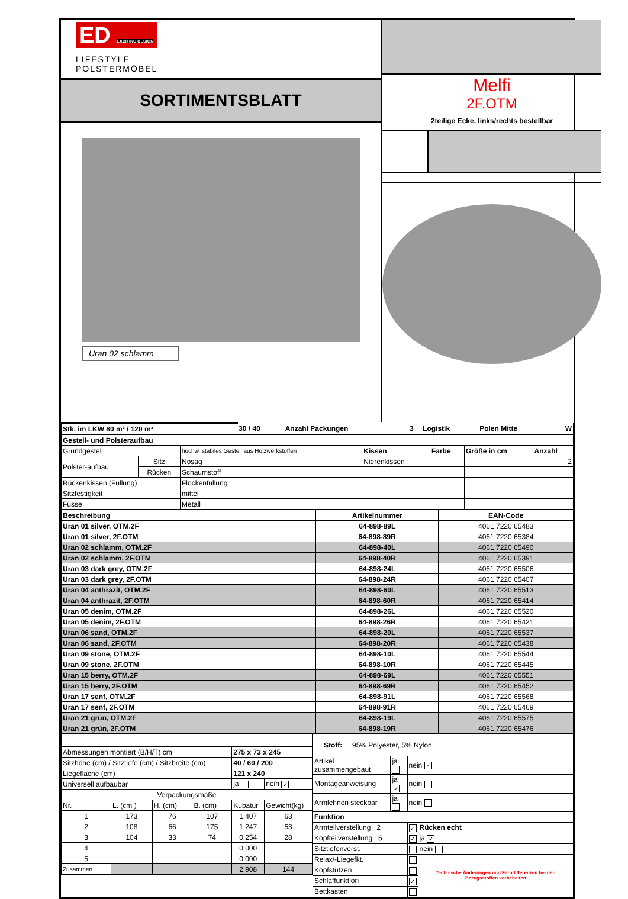ED EXCITING DESIGN
LIFESTYLE POLSTERMÖBEL
SORTIMENTSBLATT
Uran 02 schlamm
Melfi
2F.OTM
2teilige Ecke, links/rechts bestellbar
| Stk. im LKW 80 m³ / 120 m³ | 30 / 40 | Anzahl Packungen | 3 | Logistik | Polen Mitte | W |
| Gestell- und Polsteraufbau | | | | | | |
| Grundgestell | | hochw. stabiles Gestell aus Holzwerkstoffen | Kissen | Farbe | Größe in cm | Anzahl |
| Polster-aufbau | Sitz | Nosag | Nierenkissen | | | 2 |
| | Rücken | Schaumstoff | | | | |
| Rückenkissen (Füllung) | | Flockenfüllung | | | | |
| Sitzfestigkeit | | mittel | | | | |
| Füsse | | Metall | | | | |
| Beschreibung | Artikelnummer | EAN-Code |
| --- | --- | --- |
| Uran 01 silver, OTM.2F | 64-898-89L | 4061 7220 65483 |
| Uran 01 silver, 2F.OTM | 64-898-89R | 4061 7220 65384 |
| Uran 02 schlamm, OTM.2F | 64-898-40L | 4061 7220 65490 |
| Uran 02 schlamm, 2F.OTM | 64-898-40R | 4061 7220 65391 |
| Uran 03 dark grey, OTM.2F | 64-898-24L | 4061 7220 65506 |
| Uran 03 dark grey, 2F.OTM | 64-898-24R | 4061 7220 65407 |
| Uran 04 anthrazit, OTM.2F | 64-898-60L | 4061 7220 65513 |
| Uran 04 anthrazit, 2F.OTM | 64-898-60R | 4061 7220 65414 |
| Uran 05 denim, OTM.2F | 64-898-26L | 4061 7220 65520 |
| Uran 05 denim, 2F.OTM | 64-898-26R | 4061 7220 65421 |
| Uran 06 sand, OTM.2F | 64-898-20L | 4061 7220 65537 |
| Uran 06 sand, 2F.OTM | 64-898-20R | 4061 7220 65438 |
| Uran 09 stone, OTM.2F | 64-898-10L | 4061 7220 65544 |
| Uran 09 stone, 2F.OTM | 64-898-10R | 4061 7220 65445 |
| Uran 15 berry, OTM.2F | 64-898-69L | 4061 7220 65551 |
| Uran 15 berry, 2F.OTM | 64-898-69R | 4061 7220 65452 |
| Uran 17 senf, OTM.2F | 64-898-91L | 4061 7220 65568 |
| Uran 17 senf, 2F.OTM | 64-898-91R | 4061 7220 65469 |
| Uran 21 grün, OTM.2F | 64-898-19L | 4061 7220 65575 |
| Uran 21 grün, 2F.OTM | 64-898-19R | 4061 7220 65476 |
| Abmessungen montiert (B/H/T) cm | | | | 275 x 73 x 245 | |
| Sitzhöhe (cm) / Sitztiefe (cm) / Sitzbreite (cm) | | | | 40 / 60 / 200 | |
| Liegefläche (cm) | | | | 121 x 240 | |
| Universell aufbaubar | | | | ja | nein ✓ |
| Verpackungsmaße | | | | | |
| Nr. | L. (cm ) | H. (cm) | B. (cm) | Kubatur | Gewicht(kg) |
| 1 | 173 | 76 | 107 | 1,407 | 63 |
| 2 | 108 | 66 | 175 | 1,247 | 53 |
| 3 | 104 | 33 | 74 | 0,254 | 28 |
| 4 | | | | 0,000 | |
| 5 | | | | 0,000 | |
| Zusammen | | | | 2,908 | 144 |
| Stoff: 95% Polyester, 5% Nylon | | | |
| Artikel zusammengebaut | ja | nein ✓ | |
| Montageanweisung | ja ✓ | nein | |
| Armlehnen steckbar | ja | nein | |
| Funktion | | | |
| Armteilverstellung 2 | | ✓ | Rücken echt |
| Kopfteilverstellung 5 | | ✓ | ja ✓ |
| Sitztiefenverst. | | | nein |
| Relax/-Liegefkt. | | | Technische Änderungen und Farbdifferenzen bei den Bezugsstoffen vorbehalten |
| Kopfstützen | | | |
| Schlaffunktion | | ✓ | |
| Bettkasten | | | |